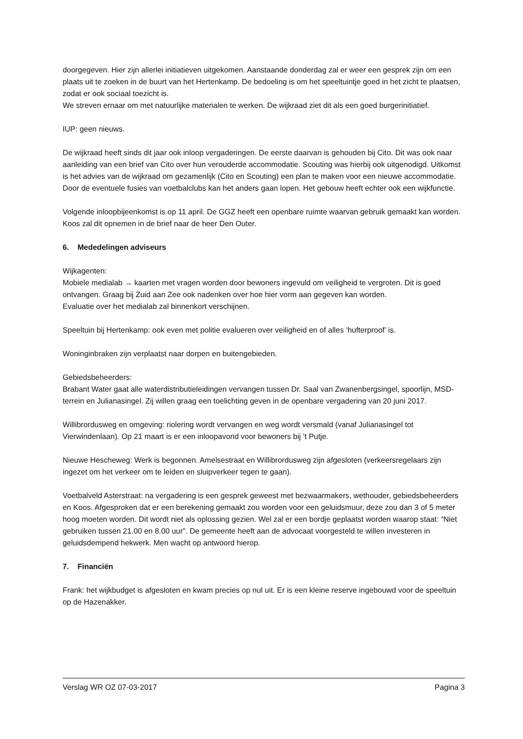doorgegeven. Hier zijn allerlei initiatieven uitgekomen. Aanstaande donderdag zal er weer een gesprek zijn om een plaats uit te zoeken in de buurt van het Hertenkamp. De bedoeling is om het speeltuintje goed in het zicht te plaatsen, zodat er ook sociaal toezicht is.
We streven ernaar om met natuurlijke materialen te werken. De wijkraad ziet dit als een goed burgerinitiatief.
IUP: geen nieuws.
De wijkraad heeft sinds dit jaar ook inloop vergaderingen. De eerste daarvan is gehouden bij Cito. Dit was ook naar aanleiding van een brief van Cito over hun verouderde accommodatie. Scouting was hierbij ook uitgenodigd. Uitkomst is het advies van de wijkraad om gezamenlijk (Cito en Scouting) een plan te maken voor een nieuwe accommodatie. Door de eventuele fusies van voetbalclubs kan het anders gaan lopen. Het gebouw heeft echter ook een wijkfunctie.
Volgende inloopbijeenkomst is op 11 april. De GGZ heeft een openbare ruimte waarvan gebruik gemaakt kan worden. Koos zal dit opnemen in de brief naar de heer Den Outer.
6. Mededelingen adviseurs
Wijkagenten:
Mobiele medialab → kaarten met vragen worden door bewoners ingevuld om veiligheid te vergroten. Dit is goed ontvangen. Graag bij Zuid aan Zee ook nadenken over hoe hier vorm aan gegeven kan worden.
Evaluatie over het medialab zal binnenkort verschijnen.
Speeltuin bij Hertenkamp: ook even met politie evalueren over veiligheid en of alles ‘hufterproof’ is.
Woninginbraken zijn verplaatst naar dorpen en buitengebieden.
Gebiedsbeheerders:
Brabant Water gaat alle waterdistributieleidingen vervangen tussen Dr. Saal van Zwanenbergsingel, spoorlijn, MSD-terrein en Julianasingel. Zij willen graag een toelichting geven in de openbare vergadering van 20 juni 2017.
Willibrordusweg en omgeving: riolering wordt vervangen en weg wordt versmald (vanaf Julianasingel tot Vierwindenlaan). Op 21 maart is er een inloopavond voor bewoners bij ’t Putje.
Nieuwe Hescheweg: Werk is begonnen. Amelsestraat en Willibrordusweg zijn afgesloten (verkeersregelaars zijn ingezet om het verkeer om te leiden en sluipverkeer tegen te gaan).
Voetbalveld Asterstraat: na vergadering is een gesprek geweest met bezwaarmakers, wethouder, gebiedsbeheerders en Koos. Afgesproken dat er een berekening gemaakt zou worden voor een geluidsmuur, deze zou dan 3 of 5 meter hoog moeten worden. Dit wordt niet als oplossing gezien. Wel zal er een bordje geplaatst worden waarop staat: “Niet gebruiken tussen 21.00 en 8.00 uur”. De gemeente heeft aan de advocaat voorgesteld te willen investeren in geluidsdempend hekwerk. Men wacht op antwoord hierop.
7. Financiën
Frank: het wijkbudget is afgesloten en kwam precies op nul uit. Er is een kleine reserve ingebouwd voor de speeltuin op de Hazenakker.
Verslag WR OZ 07-03-2017 Pagina 3